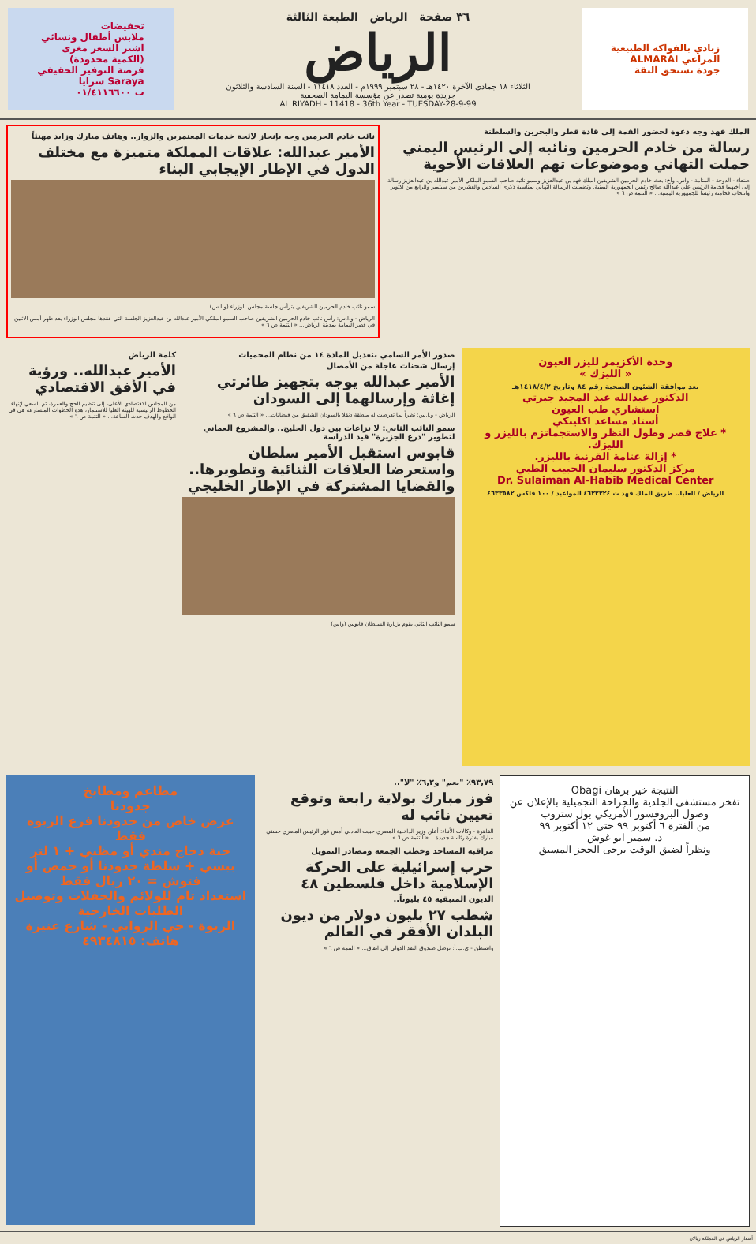زبادي بالفواكه الطبيعية
المراعي ALMARAI
جودة تستحق الثقة
٣٦ صفحة الرياض الطبعة الثالثة
الرياض
الثلاثاء ١٨ جمادى الآخرة ١٤٢٠هـ - ٢٨ سبتمبر ١٩٩٩م - العدد ١١٤١٨ - السنة السادسة والثلاثون
جريدة يومية تصدر عن مؤسسة اليمامة الصحفية
AL RIYADH - 11418 - 36th Year - TUESDAY-28-9-99
تخفيضات
ملابس أطفال ونسائي
اشتر السعر مغرى
(الكمية محدودة)
فرصة التوفير الحقيقي
Saraya سرايا
ت ٠١/٤١١٦٦٠٠
الملك فهد وجه دعوة لحضور القمة إلى قادة قطر والبحرين والسلطنة
رسالة من خادم الحرمين ونائبه إلى الرئيس اليمني حملت التهاني وموضوعات تهم العلاقات الأخوية
صنعاء - الدوحة - المنامة - واس، وأخ: بعث خادم الحرمين الشريفين الملك فهد بن عبدالعزيز وسمو نائبه صاحب السمو الملكي الأمير عبدالله بن عبدالعزيز رسالة إلى أخيهما فخامة الرئيس علي عبدالله صالح رئيس الجمهورية اليمنية. وتضمنت الرسالة التهاني بمناسبة ذكرى السادس والعشرين من سبتمبر والرابع من اكتوبر وانتخاب فخامته رئيساً للجمهورية اليمنية... « التتمة ص ٦ »
نائب خادم الحرمين وجه بإنجاز لائحة خدمات المعتمرين والزوار.. وهاتف مبارك وزايد مهنئاً
الأمير عبدالله: علاقات المملكة متميزة مع مختلف الدول في الإطار الإيجابي البناء
سمو نائب خادم الحرمين الشريفين يترأس جلسة مجلس الوزراء (و.ا.س)
الرياض - و.ا.س: رأس نائب خادم الحرمين الشريفين صاحب السمو الملكي الأمير عبدالله بن عبدالعزيز الجلسة التي عقدها مجلس الوزراء بعد ظهر أمس الاثنين في قصر اليمامة بمدينة الرياض... « التتمة ص ٦ »
وحدة الأكزيمر لليزر العيون
« الليزك »
بعد موافقة الشئون الصحية رقم ٨٤ وتاريخ ١٤١٨/٤/٢هـ
الدكتور عبدالله عبد المجيد جبرتي
استشاري طب العيون
أستاذ مساعد اكلينكي
* علاج قصر وطول النظر والاستجماتزم بالليزر و الليزك.
* إزالة عتامة القرنية بالليزر.
مركز الدكتور سليمان الحبيب الطبي
Dr. Sulaiman Al-Habib Medical Center
الرياض / العليا.. طريق الملك فهد ت ٤٦٢٢٢٢٤ المواعيد / ١٠٠ فاكس ٤٦٣٣٥٨٢
صدور الأمر السامي بتعديل المادة ١٤ من نظام المحميات
إرسال شحنات عاجلة من الأمصال
الأمير عبدالله يوجه بتجهيز طائرتي إغاثة وإرسالهما إلى السودان
الرياض - و.ا.س: نظراً لما تعرضت له منطقة دنقلا بالسودان الشقيق من فيضانات... « التتمة ص ٦ »
سمو النائب الثاني: لا نزاعات بين دول الخليج.. والمشروع العماني لتطوير "درع الجزيرة" قيد الدراسة
قابوس استقبل الأمير سلطان واستعرضا العلاقات الثنائية وتطويرها.. والقضايا المشتركة في الإطار الخليجي
سمو النائب الثاني يقوم بزيارة السلطان قابوس (واس)
كلمة الرياض
الأمير عبدالله.. ورؤية في الأفق الاقتصادي
من المجلس الاقتصادي الأعلى، إلى تنظيم الحج والعمرة، ثم السعي لإنهاء الخطوط الرئيسية للهيئة العليا للاستثمار، هذه الخطوات المتسارعة هي في الواقع والهدف حدث الساعة... « التتمة ص ٦ »
النتيجة خير برهان Obagi
تفخر مستشفى الجلدية والجراحة التجميلية بالإعلان عن وصول البروفسور الأمريكي بول ستروب
من الفترة ٦ أكتوبر ٩٩ حتى ١٢ أكتوبر ٩٩
د. سمير ابو غوش
ونظراً لضيق الوقت يرجى الحجز المسبق
٩٣,٧٩٪ "نعم" و٦,٢٪ "لا"..
فوز مبارك بولاية رابعة وتوقع تعيين نائب له
القاهرة - وكالات الأنباء: أعلن وزير الداخلية المصري حبيب العادلي أمس فوز الرئيس المصري حسني مبارك بفترة رئاسة جديدة... « التتمة ص ٦ »
مراقبة المساجد وخطب الجمعة ومصادر التمويل
حرب إسرائيلية على الحركة الإسلامية داخل فلسطين ٤٨
الديون المتبقية ٤٥ بليوناً..
شطب ٢٧ بليون دولار من ديون البلدان الأفقر في العالم
واشنطن - ي.ب.أ: توصل صندوق النقد الدولي إلى اتفاق... « التتمة ص ٦ »
مطاعم ومطابخ
جدودنا
عرض خاص من جدودنا فرع الربوه فقط
حبة دجاج مندي أو مظبي + ١ لتر ببسي + سلطة جدودنا أو حمص أو فتوش = ٢٠ ريال فقط
استعداد تام للولائم والحفلات وتوصيل الطلبات الخارجية
الربوة - حي الروابي - شارع عنيزة هاتف: ٤٩٣٤٨١٥
أسعار الرياض في المملكة ريالان